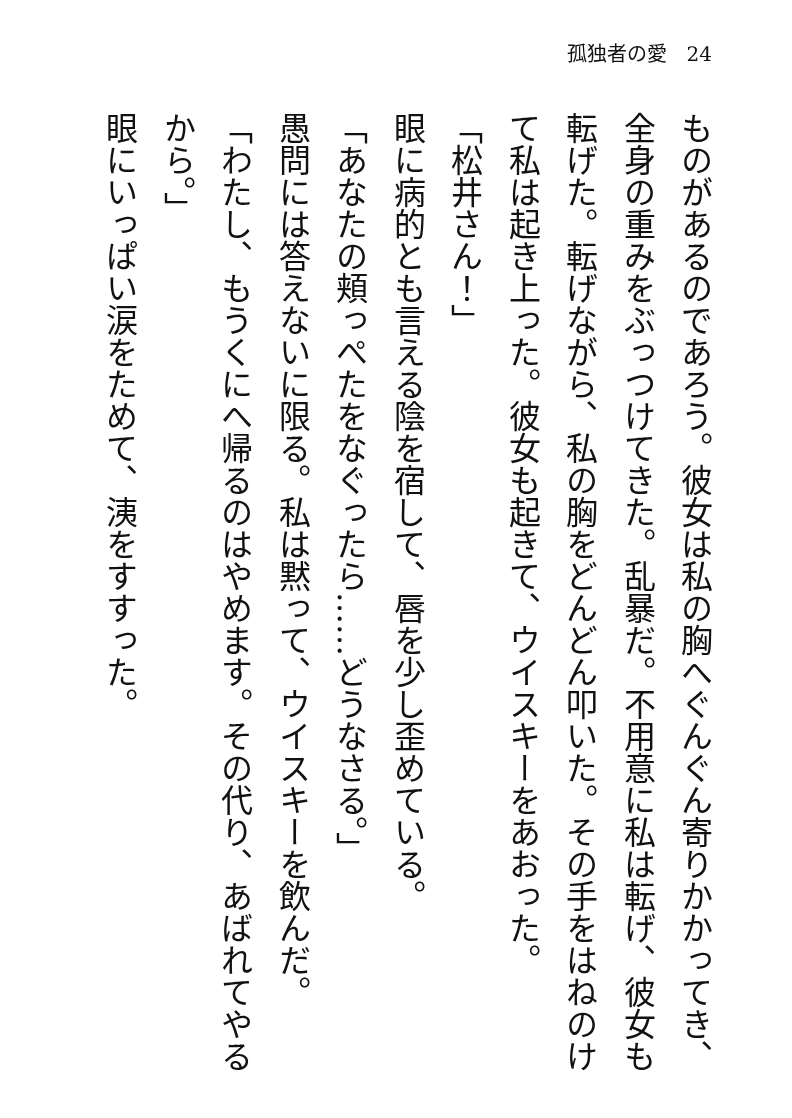孤独者の愛　24
ものがあるのであろう。彼女は私の胸へぐんぐん寄りかかってき、全身の重みをぶっつけてきた。乱暴だ。不用意に私は転げ、彼女も転げた。転げながら、私の胸をどんどん叩いた。その手をはねのけて私は起き上った。彼女も起きて、ウイスキーをあおった。
「松井さん！」
眼に病的とも言える陰を宿して、唇を少し歪めている。
「あなたの頬っぺたをなぐったら……どうなさる。」
愚問には答えないに限る。私は黙って、ウイスキーを飲んだ。
「わたし、もうくにへ帰るのはやめます。その代り、あばれてやるから。」
眼にいっぱい涙をためて、洟をすすった。